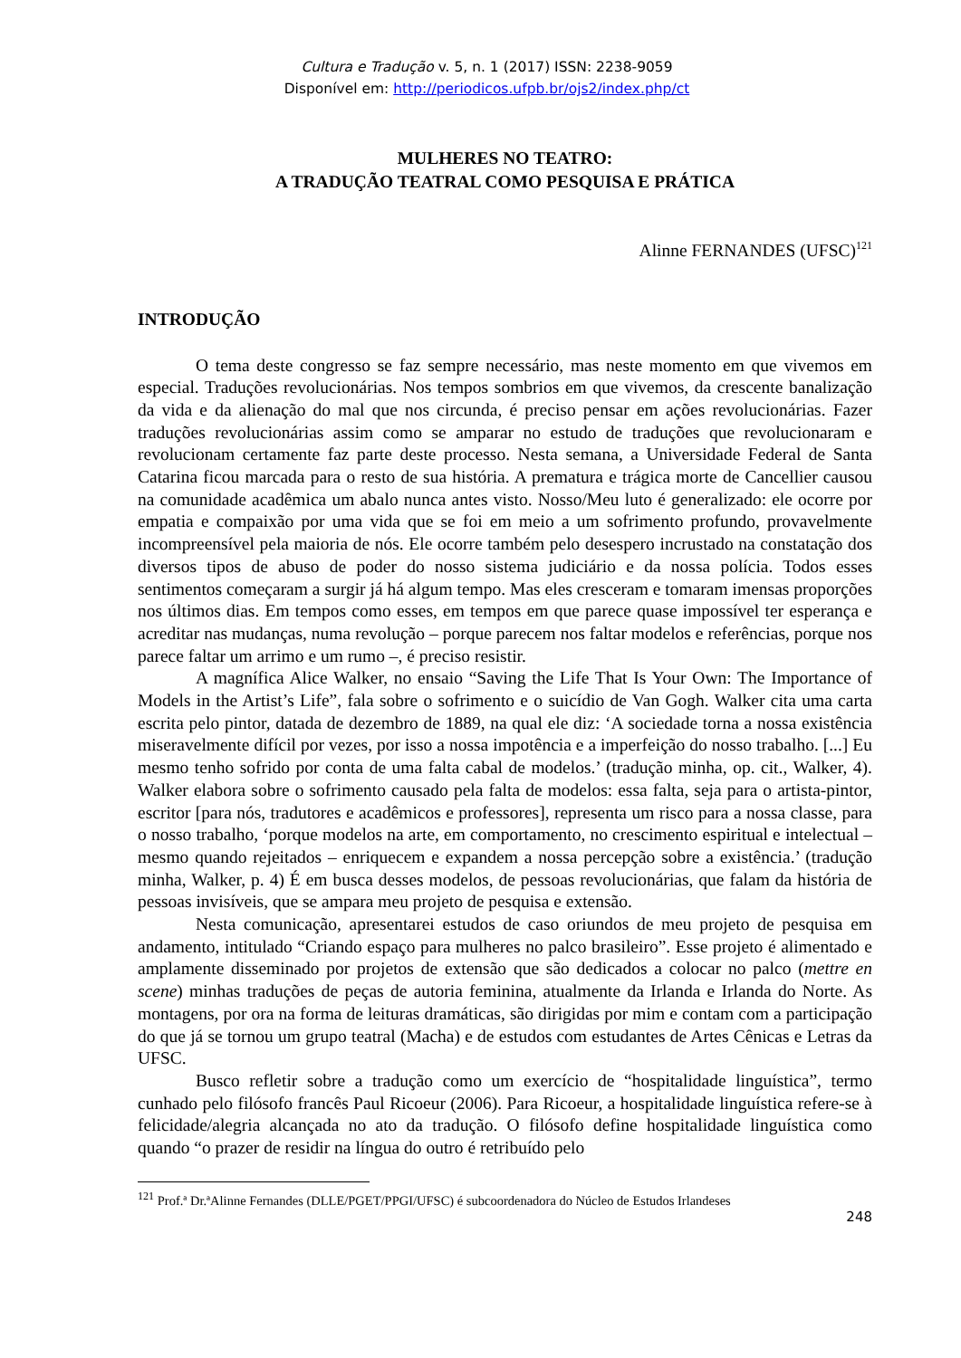Cultura e Tradução v. 5, n. 1 (2017) ISSN: 2238-9059
Disponível em: http://periodicos.ufpb.br/ojs2/index.php/ct
MULHERES NO TEATRO:
A TRADUÇÃO TEATRAL COMO PESQUISA E PRÁTICA
Alinne FERNANDES (UFSC)<sup>121</sup>
INTRODUÇÃO
O tema deste congresso se faz sempre necessário, mas neste momento em que vivemos em especial. Traduções revolucionárias. Nos tempos sombrios em que vivemos, da crescente banalização da vida e da alienação do mal que nos circunda, é preciso pensar em ações revolucionárias. Fazer traduções revolucionárias assim como se amparar no estudo de traduções que revolucionaram e revolucionam certamente faz parte deste processo. Nesta semana, a Universidade Federal de Santa Catarina ficou marcada para o resto de sua história. A prematura e trágica morte de Cancellier causou na comunidade acadêmica um abalo nunca antes visto. Nosso/Meu luto é generalizado: ele ocorre por empatia e compaixão por uma vida que se foi em meio a um sofrimento profundo, provavelmente incompreensível pela maioria de nós. Ele ocorre também pelo desespero incrustado na constatação dos diversos tipos de abuso de poder do nosso sistema judiciário e da nossa polícia. Todos esses sentimentos começaram a surgir já há algum tempo. Mas eles cresceram e tomaram imensas proporções nos últimos dias. Em tempos como esses, em tempos em que parece quase impossível ter esperança e acreditar nas mudanças, numa revolução – porque parecem nos faltar modelos e referências, porque nos parece faltar um arrimo e um rumo –, é preciso resistir.
A magnífica Alice Walker, no ensaio “Saving the Life That Is Your Own: The Importance of Models in the Artist’s Life”, fala sobre o sofrimento e o suicídio de Van Gogh. Walker cita uma carta escrita pelo pintor, datada de dezembro de 1889, na qual ele diz: ‘A sociedade torna a nossa existência miseravelmente difícil por vezes, por isso a nossa impotência e a imperfeição do nosso trabalho. [...] Eu mesmo tenho sofrido por conta de uma falta cabal de modelos.’ (tradução minha, op. cit., Walker, 4). Walker elabora sobre o sofrimento causado pela falta de modelos: essa falta, seja para o artista-pintor, escritor [para nós, tradutores e acadêmicos e professores], representa um risco para a nossa classe, para o nosso trabalho, ‘porque modelos na arte, em comportamento, no crescimento espiritual e intelectual – mesmo quando rejeitados – enriquecem e expandem a nossa percepção sobre a existência.’ (tradução minha, Walker, p. 4) É em busca desses modelos, de pessoas revolucionárias, que falam da história de pessoas invisíveis, que se ampara meu projeto de pesquisa e extensão.
Nesta comunicação, apresentarei estudos de caso oriundos de meu projeto de pesquisa em andamento, intitulado “Criando espaço para mulheres no palco brasileiro”. Esse projeto é alimentado e amplamente disseminado por projetos de extensão que são dedicados a colocar no palco (mettre en scene) minhas traduções de peças de autoria feminina, atualmente da Irlanda e Irlanda do Norte. As montagens, por ora na forma de leituras dramáticas, são dirigidas por mim e contam com a participação do que já se tornou um grupo teatral (Macha) e de estudos com estudantes de Artes Cênicas e Letras da UFSC.
Busco refletir sobre a tradução como um exercício de “hospitalidade linguística”, termo cunhado pelo filósofo francês Paul Ricoeur (2006). Para Ricoeur, a hospitalidade linguística refere-se à felicidade/alegria alcançada no ato da tradução. O filósofo define hospitalidade linguística como quando “o prazer de residir na língua do outro é retribuído pelo
<sup>121</sup> Prof.ª Dr.ªAlinne Fernandes (DLLE/PGET/PPGI/UFSC) é subcoordenadora do Núcleo de Estudos Irlandeses
248